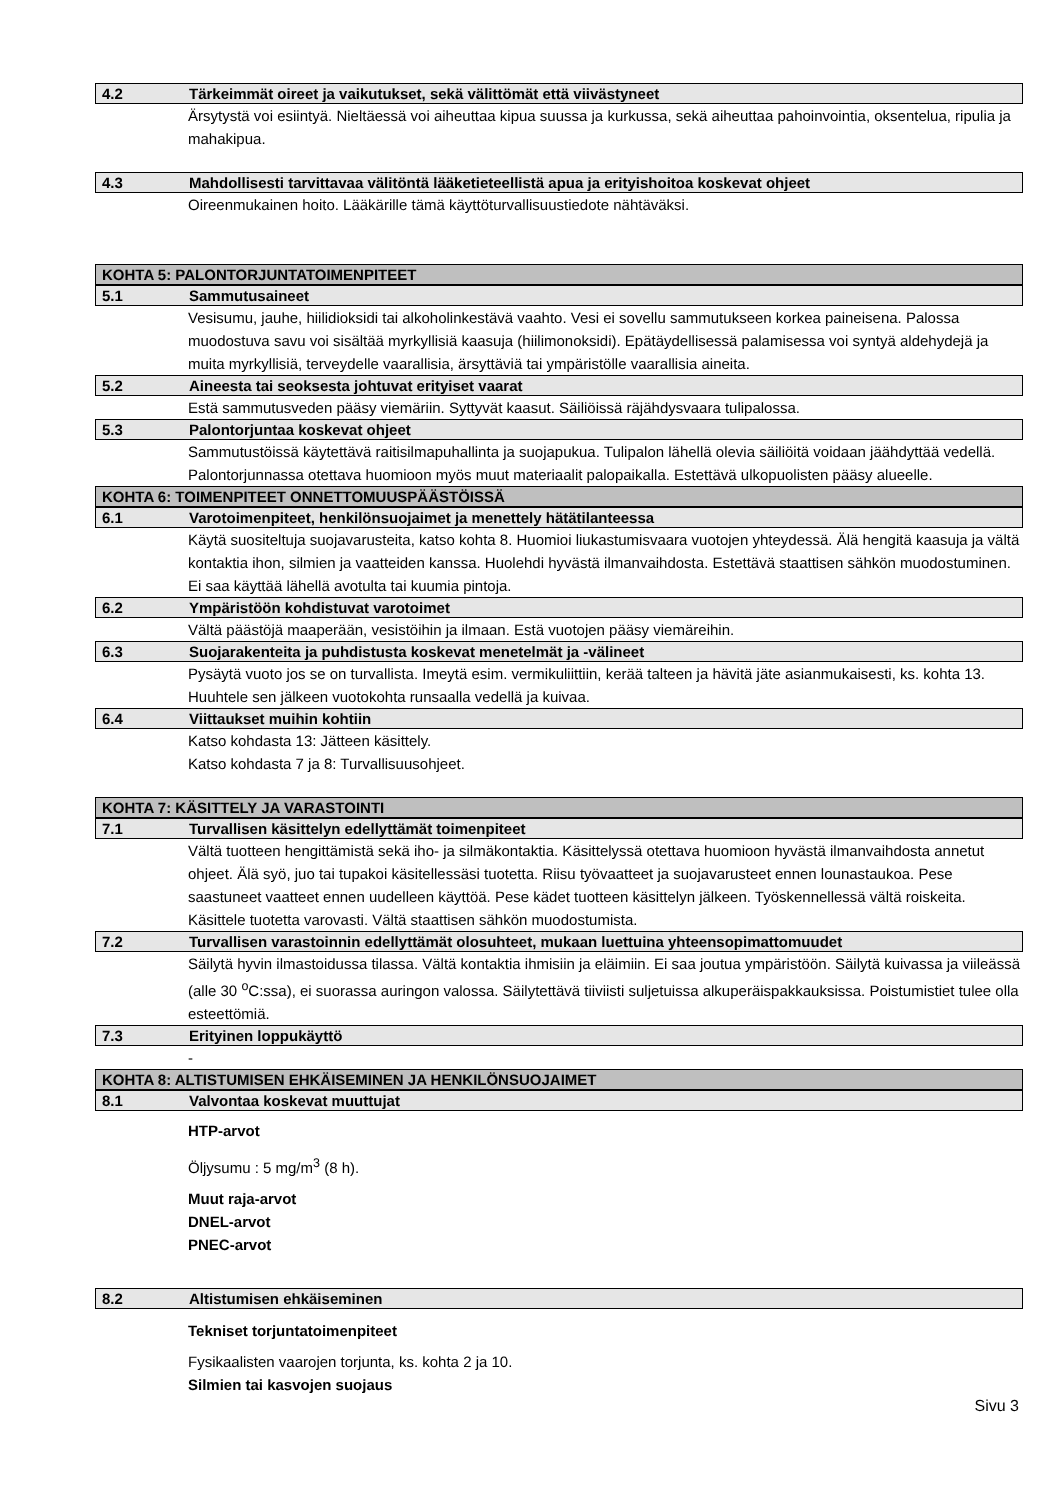4.2 Tärkeimmät oireet ja vaikutukset, sekä välittömät että viivästyneet
Ärsytystä voi esiintyä. Nieltäessä voi aiheuttaa kipua suussa ja kurkussa, sekä aiheuttaa pahoinvointia, oksentelua, ripulia ja mahakipua.
4.3 Mahdollisesti tarvittavaa välitöntä lääketieteellistä apua ja erityishoitoa koskevat ohjeet
Oireenmukainen hoito. Lääkärille tämä käyttöturvallisuustiedote nähtäväksi.
KOHTA 5: PALONTORJUNTATOIMENPITEET
5.1 Sammutusaineet
Vesisumu, jauhe, hiilidioksidi tai alkoholinkestävä vaahto. Vesi ei sovellu sammutukseen korkea paineisena. Palossa muodostuva savu voi sisältää myrkyllisiä kaasuja (hiilimonoksidi). Epätäydellisessä palamisessa voi syntyä aldehydejä ja muita myrkyllisiä, terveydelle vaarallisia, ärsyttäviä tai ympäristölle vaarallisia aineita.
5.2 Aineesta tai seoksesta johtuvat erityiset vaarat
Estä sammutusveden pääsy viemäriin. Syttyvät kaasut. Säiliöissä räjähdysvaara tulipalossa.
5.3 Palontorjuntaa koskevat ohjeet
Sammutustöissä käytettävä raitisilmapuhallinta ja suojapukua. Tulipalon lähellä olevia säiliöitä voidaan jäähdyttää vedellä. Palontorjunnassa otettava huomioon myös muut materiaalit palopaikalla. Estettävä ulkopuolisten pääsy alueelle.
KOHTA 6: TOIMENPITEET ONNETTOMUUSPÄÄSTÖISSÄ
6.1 Varotoimenpiteet, henkilönsuojaimet ja menettely hätätilanteessa
Käytä suositeltuja suojavarusteita, katso kohta 8. Huomioi liukastumisvaara vuotojen yhteydessä. Älä hengitä kaasuja ja vältä kontaktia ihon, silmien ja vaatteiden kanssa. Huolehdi hyvästä ilmanvaihdosta. Estettävä staattisen sähkön muodostuminen. Ei saa käyttää lähellä avotulta tai kuumia pintoja.
6.2 Ympäristöön kohdistuvat varotoimet
Vältä päästöjä maaperään, vesistöihin ja ilmaan. Estä vuotojen pääsy viemäreihin.
6.3 Suojarakenteita ja puhdistusta koskevat menetelmät ja -välineet
Pysäytä vuoto jos se on turvallista. Imeytä esim. vermikuliittiin, kerää talteen ja hävitä jäte asianmukaisesti, ks. kohta 13. Huuhtele sen jälkeen vuotokohta runsaalla vedellä ja kuivaa.
6.4 Viittaukset muihin kohtiin
Katso kohdasta 13: Jätteen käsittely.
Katso kohdasta 7 ja 8: Turvallisuusohjeet.
KOHTA 7: KÄSITTELY JA VARASTOINTI
7.1 Turvallisen käsittelyn edellyttämät toimenpiteet
Vältä tuotteen hengittämistä sekä iho- ja silmäkontaktia. Käsittelyssä otettava huomioon hyvästä ilmanvaihdosta annetut ohjeet. Älä syö, juo tai tupakoi käsitellessäsi tuotetta. Riisu työvaatteet ja suojavarusteet ennen lounastaukoa. Pese saastuneet vaatteet ennen uudelleen käyttöä. Pese kädet tuotteen käsittelyn jälkeen. Työskennellessä vältä roiskeita. Käsittele tuotetta varovasti. Vältä staattisen sähkön muodostumista.
7.2 Turvallisen varastoinnin edellyttämät olosuhteet, mukaan luettuina yhteensopimattomuudet
Säilytä hyvin ilmastoidussa tilassa. Vältä kontaktia ihmisiin ja eläimiin. Ei saa joutua ympäristöön. Säilytä kuivassa ja viileässä (alle 30 <sup>o</sup>C:ssa), ei suorassa auringon valossa. Säilytettävä tiiviisti suljetuissa alkuperäispakkauksissa. Poistumistiet tulee olla esteettömiä.
7.3 Erityinen loppukäyttö
-
KOHTA 8: ALTISTUMISEN EHKÄISEMINEN JA HENKILÖNSUOJAIMET
8.1 Valvontaa koskevat muuttujat
HTP-arvot
Öljysumu : 5 mg/m<sup>3</sup> (8 h).
Muut raja-arvot
DNEL-arvot
PNEC-arvot
8.2 Altistumisen ehkäiseminen
Tekniset torjuntatoimenpiteet
Fysikaalisten vaarojen torjunta, ks. kohta 2 ja 10.
Silmien tai kasvojen suojaus
Sivu 3